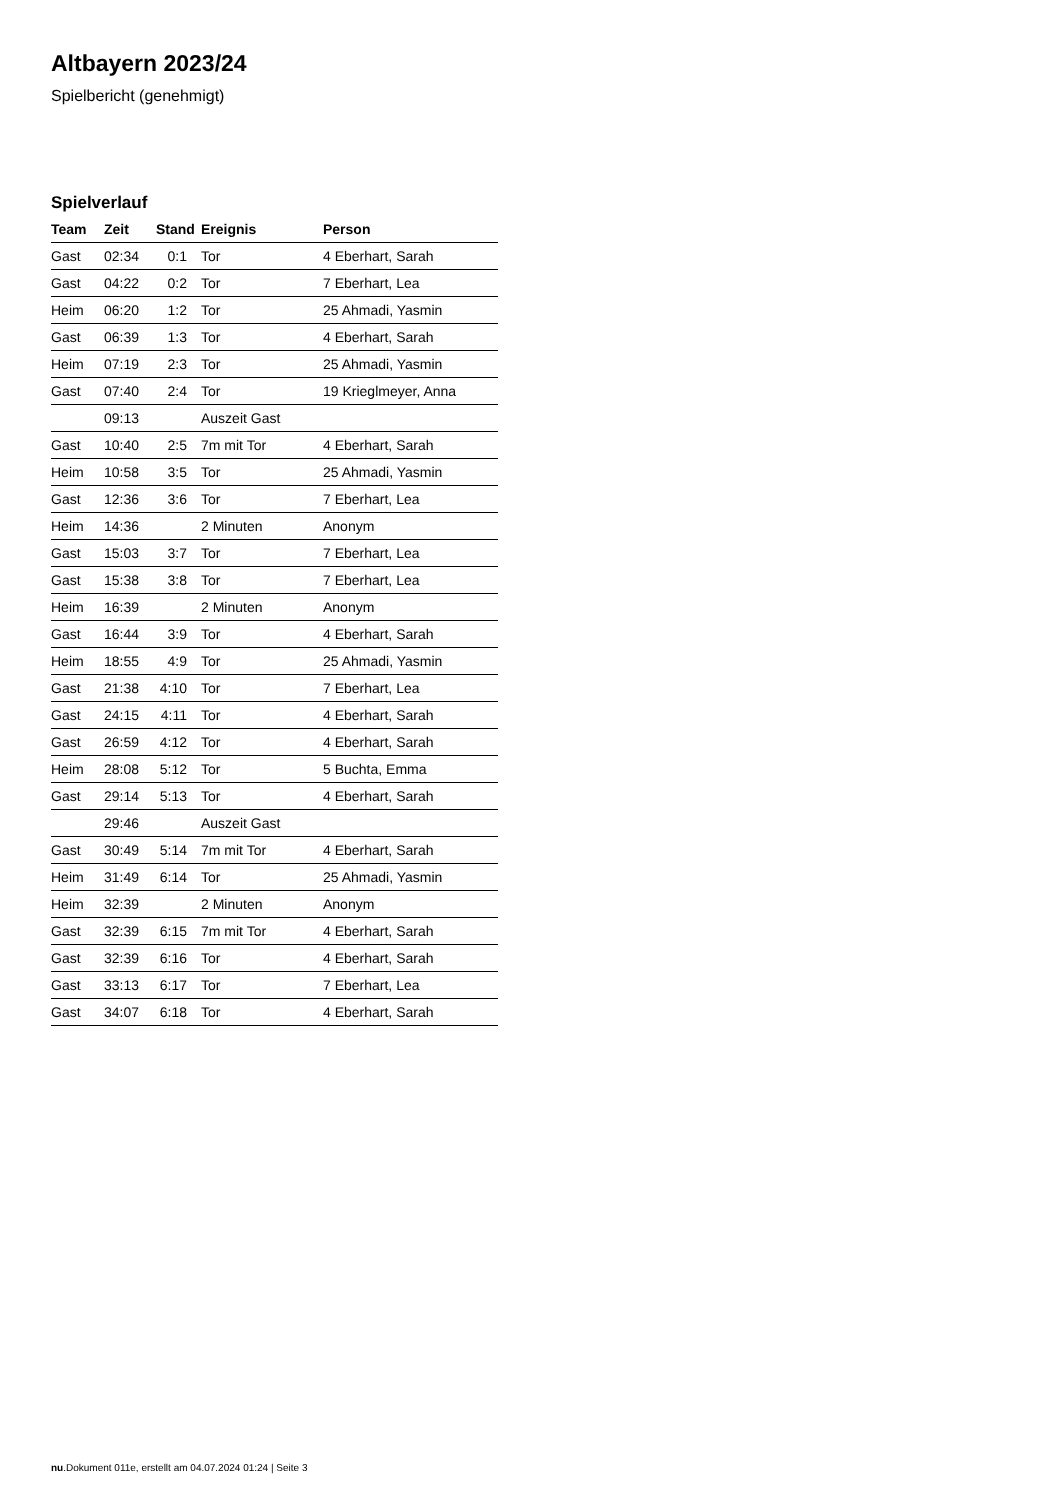Altbayern 2023/24
Spielbericht (genehmigt)
Spielverlauf
| Team | Zeit | Stand | Ereignis | Person |
| --- | --- | --- | --- | --- |
| Gast | 02:34 | 0:1 | Tor | 4 Eberhart, Sarah |
| Gast | 04:22 | 0:2 | Tor | 7 Eberhart, Lea |
| Heim | 06:20 | 1:2 | Tor | 25 Ahmadi, Yasmin |
| Gast | 06:39 | 1:3 | Tor | 4 Eberhart, Sarah |
| Heim | 07:19 | 2:3 | Tor | 25 Ahmadi, Yasmin |
| Gast | 07:40 | 2:4 | Tor | 19 Krieglmeyer, Anna |
| | 09:13 | | Auszeit Gast | |
| Gast | 10:40 | 2:5 | 7m mit Tor | 4 Eberhart, Sarah |
| Heim | 10:58 | 3:5 | Tor | 25 Ahmadi, Yasmin |
| Gast | 12:36 | 3:6 | Tor | 7 Eberhart, Lea |
| Heim | 14:36 | | 2 Minuten | Anonym |
| Gast | 15:03 | 3:7 | Tor | 7 Eberhart, Lea |
| Gast | 15:38 | 3:8 | Tor | 7 Eberhart, Lea |
| Heim | 16:39 | | 2 Minuten | Anonym |
| Gast | 16:44 | 3:9 | Tor | 4 Eberhart, Sarah |
| Heim | 18:55 | 4:9 | Tor | 25 Ahmadi, Yasmin |
| Gast | 21:38 | 4:10 | Tor | 7 Eberhart, Lea |
| Gast | 24:15 | 4:11 | Tor | 4 Eberhart, Sarah |
| Gast | 26:59 | 4:12 | Tor | 4 Eberhart, Sarah |
| Heim | 28:08 | 5:12 | Tor | 5 Buchta, Emma |
| Gast | 29:14 | 5:13 | Tor | 4 Eberhart, Sarah |
| | 29:46 | | Auszeit Gast | |
| Gast | 30:49 | 5:14 | 7m mit Tor | 4 Eberhart, Sarah |
| Heim | 31:49 | 6:14 | Tor | 25 Ahmadi, Yasmin |
| Heim | 32:39 | | 2 Minuten | Anonym |
| Gast | 32:39 | 6:15 | 7m mit Tor | 4 Eberhart, Sarah |
| Gast | 32:39 | 6:16 | Tor | 4 Eberhart, Sarah |
| Gast | 33:13 | 6:17 | Tor | 7 Eberhart, Lea |
| Gast | 34:07 | 6:18 | Tor | 4 Eberhart, Sarah |
nu.Dokument 011e, erstellt am 04.07.2024 01:24 | Seite 3